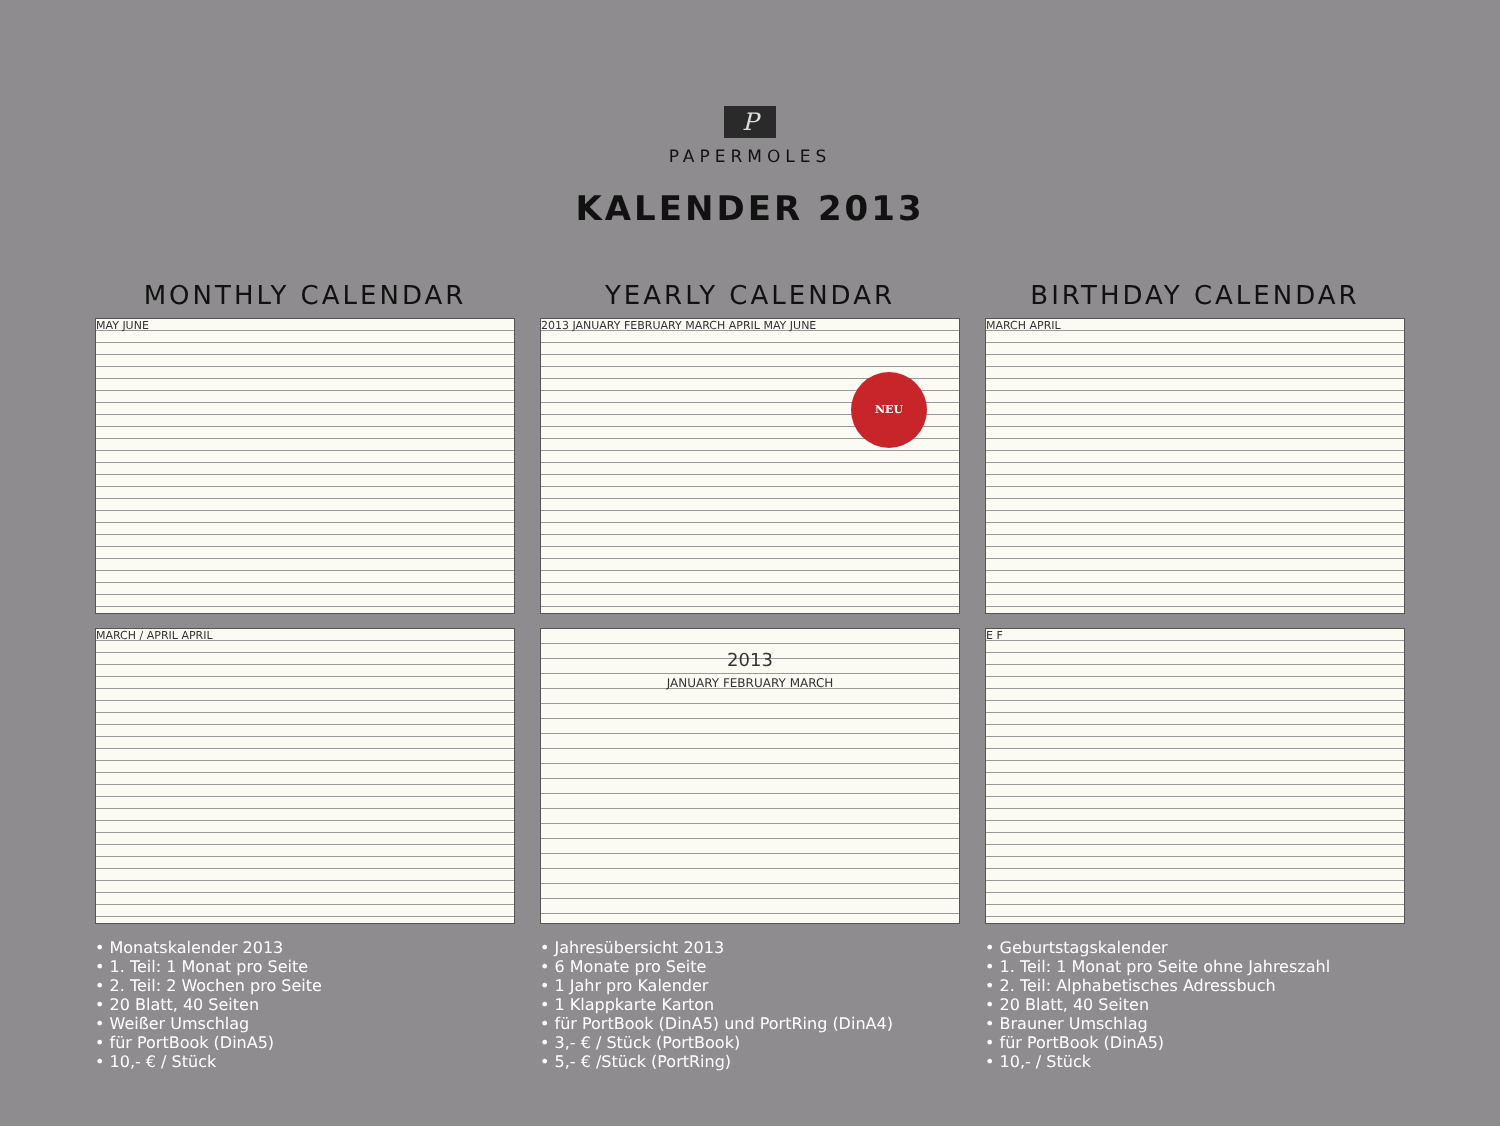P
PAPERMOLES
KALENDER 2013
MONTHLY CALENDAR
MAY JUNE
MARCH / APRIL APRIL
• Monatskalender 2013
• 1. Teil: 1 Monat pro Seite
• 2. Teil: 2 Wochen pro Seite
• 20 Blatt, 40 Seiten
• Weißer Umschlag
• für PortBook (DinA5)
• 10,- € / Stück
YEARLY CALENDAR
2013 JANUARY FEBRUARY MARCH APRIL MAY JUNE
NEU
2013
JANUARY FEBRUARY MARCH
• Jahresübersicht 2013
• 6 Monate pro Seite
• 1 Jahr pro Kalender
• 1 Klappkarte Karton
• für PortBook (DinA5) und PortRing (DinA4)
• 3,- € / Stück (PortBook)
• 5,- € /Stück (PortRing)
BIRTHDAY CALENDAR
MARCH APRIL
E F
• Geburtstagskalender
• 1. Teil: 1 Monat pro Seite ohne Jahreszahl
• 2. Teil: Alphabetisches Adressbuch
• 20 Blatt, 40 Seiten
• Brauner Umschlag
• für PortBook (DinA5)
• 10,- / Stück